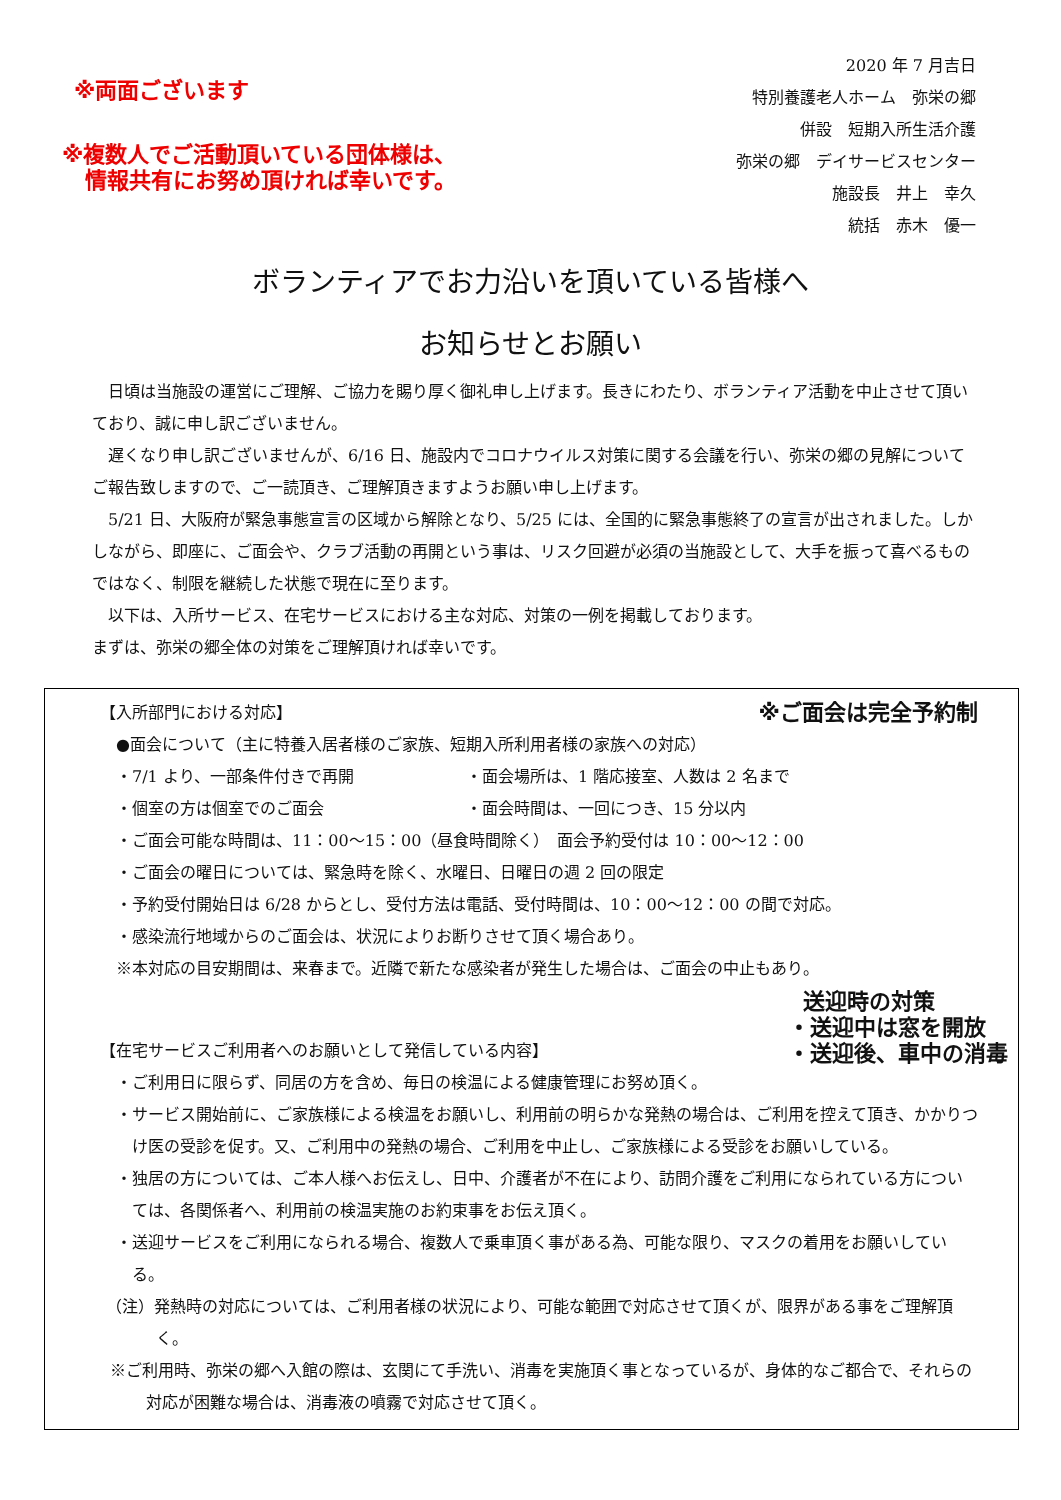※両面ございます
※複数人でご活動頂いている団体様は、
情報共有にお努め頂ければ幸いです。
2020 年 7 月吉日
特別養護老人ホーム　弥栄の郷
併設　短期入所生活介護
弥栄の郷　デイサービスセンター
施設長　井上　幸久
統括　赤木　優一
ボランティアでお力沿いを頂いている皆様へ
お知らせとお願い
　日頃は当施設の運営にご理解、ご協力を賜り厚く御礼申し上げます。長きにわたり、ボランティア活動を中止させて頂いており、誠に申し訳ございません。
　遅くなり申し訳ございませんが、6/16 日、施設内でコロナウイルス対策に関する会議を行い、弥栄の郷の見解についてご報告致しますので、ご一読頂き、ご理解頂きますようお願い申し上げます。
　5/21 日、大阪府が緊急事態宣言の区域から解除となり、5/25 には、全国的に緊急事態終了の宣言が出されました。しかしながら、即座に、ご面会や、クラブ活動の再開という事は、リスク回避が必須の当施設として、大手を振って喜べるものではなく、制限を継続した状態で現在に至ります。
　以下は、入所サービス、在宅サービスにおける主な対応、対策の一例を掲載しております。
まずは、弥栄の郷全体の対策をご理解頂ければ幸いです。
【入所部門における対応】 ※ご面会は完全予約制
●面会について（主に特養入居者様のご家族、短期入所利用者様の家族への対応）
・7/1 より、一部条件付きで再開 ・面会場所は、1 階応接室、人数は 2 名まで
・個室の方は個室でのご面会 ・面会時間は、一回につき、15 分以内
・ご面会可能な時間は、11：00～15：00（昼食時間除く）　面会予約受付は 10：00～12：00
・ご面会の曜日については、緊急時を除く、水曜日、日曜日の週 2 回の限定
・予約受付開始日は 6/28 からとし、受付方法は電話、受付時間は、10：00～12：00 の間で対応。
・感染流行地域からのご面会は、状況によりお断りさせて頂く場合あり。
※本対応の目安期間は、来春まで。近隣で新たな感染者が発生した場合は、ご面会の中止もあり。
【在宅サービスご利用者へのお願いとして発信している内容】 送迎時の対策
・送迎中は窓を開放
・送迎後、車中の消毒
・ご利用日に限らず、同居の方を含め、毎日の検温による健康管理にお努め頂く。
・サービス開始前に、ご家族様による検温をお願いし、利用前の明らかな発熱の場合は、ご利用を控えて頂き、かかりつけ医の受診を促す。又、ご利用中の発熱の場合、ご利用を中止し、ご家族様による受診をお願いしている。
・独居の方については、ご本人様へお伝えし、日中、介護者が不在により、訪問介護をご利用になられている方については、各関係者へ、利用前の検温実施のお約束事をお伝え頂く。
・送迎サービスをご利用になられる場合、複数人で乗車頂く事がある為、可能な限り、マスクの着用をお願いしている。
（注）発熱時の対応については、ご利用者様の状況により、可能な範囲で対応させて頂くが、限界がある事をご理解頂く。
※ご利用時、弥栄の郷へ入館の際は、玄関にて手洗い、消毒を実施頂く事となっているが、身体的なご都合で、それらの対応が困難な場合は、消毒液の噴霧で対応させて頂く。